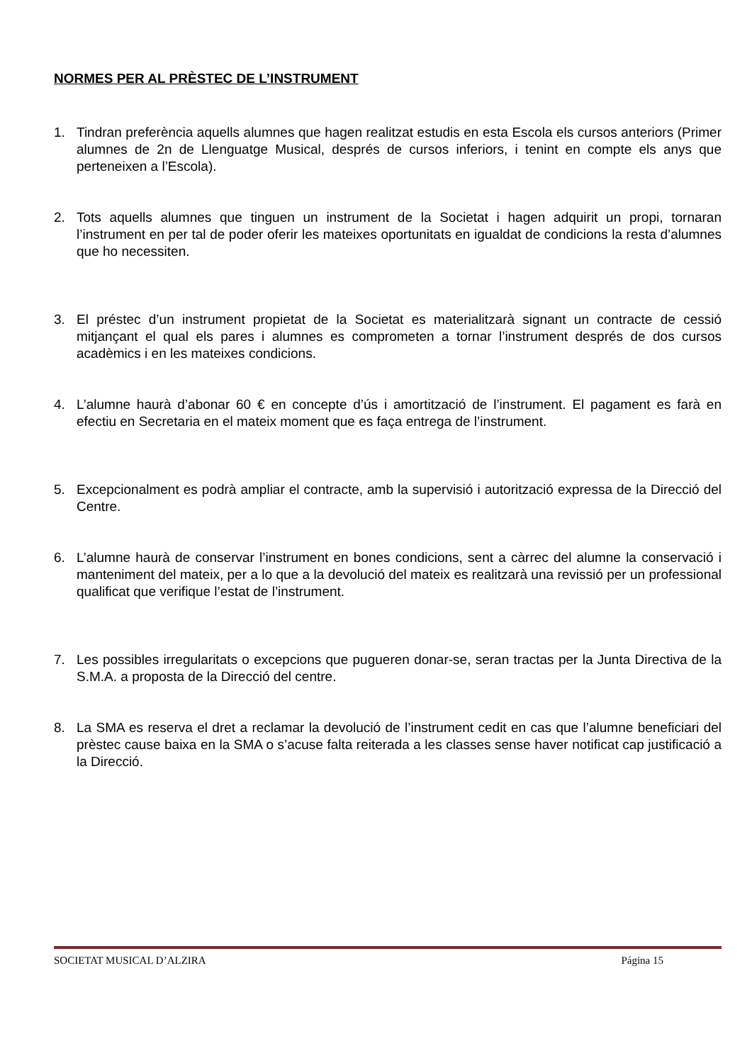NORMES PER AL PRÈSTEC DE L’INSTRUMENT
1. Tindran preferència aquells alumnes que hagen realitzat estudis en esta Escola els cursos anteriors (Primer alumnes de 2n de Llenguatge Musical, després de cursos inferiors, i tenint en compte els anys que perteneixen a l’Escola).
2. Tots aquells alumnes que tinguen un instrument de la Societat i hagen adquirit un propi, tornaran l’instrument en per tal de poder oferir les mateixes oportunitats en igualdat de condicions la resta d’alumnes que ho necessiten.
3. El préstec d’un instrument propietat de la Societat es materialitzarà signant un contracte de cessió mitjançant el qual els pares i alumnes es comprometen a tornar l’instrument després de dos cursos acadèmics i en les mateixes condicions.
4. L’alumne haurà d’abonar 60 € en concepte d’ús i amortització de l’instrument. El pagament es farà en efectiu en Secretaria en el mateix moment que es faça entrega de l’instrument.
5. Excepcionalment es podrà ampliar el contracte, amb la supervisió i autorització expressa de la Direcció del Centre.
6. L’alumne haurà de conservar l’instrument en bones condicions, sent a càrrec del alumne la conservació i manteniment del mateix, per a lo que a la devolució del mateix es realitzarà una revissió per un professional qualificat que verifique l’estat de l’instrument.
7. Les possibles irregularitats o excepcions que pugueren donar-se, seran tractas per la Junta Directiva de la S.M.A. a proposta de la Direcció del centre.
8. La SMA es reserva el dret a reclamar la devolució de l’instrument cedit en cas que l’alumne beneficiari del prèstec cause baixa en la SMA o s’acuse falta reiterada a les classes sense haver notificat cap justificació a la Direcció.
SOCIETAT MUSICAL D’ALZIRA Página 15